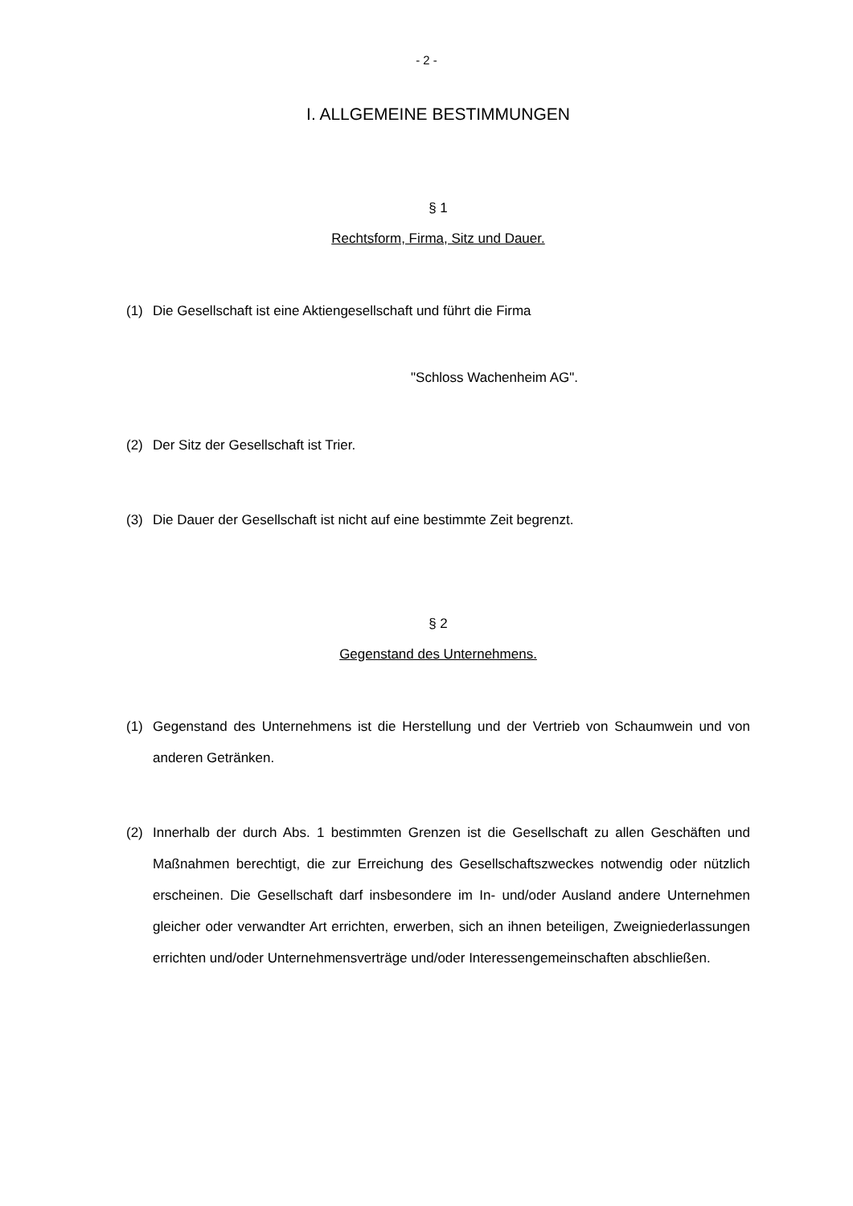- 2 -
I. ALLGEMEINE BESTIMMUNGEN
§ 1
Rechtsform, Firma, Sitz und Dauer.
(1) Die Gesellschaft ist eine Aktiengesellschaft und führt die Firma
"Schloss Wachenheim AG".
(2) Der Sitz der Gesellschaft ist Trier.
(3) Die Dauer der Gesellschaft ist nicht auf eine bestimmte Zeit begrenzt.
§ 2
Gegenstand des Unternehmens.
(1) Gegenstand des Unternehmens ist die Herstellung und der Vertrieb von Schaumwein und von anderen Getränken.
(2) Innerhalb der durch Abs. 1 bestimmten Grenzen ist die Gesellschaft zu allen Geschäften und Maßnahmen berechtigt, die zur Erreichung des Gesellschaftszweckes notwendig oder nützlich erscheinen. Die Gesellschaft darf insbesondere im In- und/oder Ausland andere Unternehmen gleicher oder verwandter Art errichten, erwerben, sich an ihnen beteiligen, Zweigniederlassungen errichten und/oder Unternehmensverträge und/oder Interessengemeinschaften abschließen.